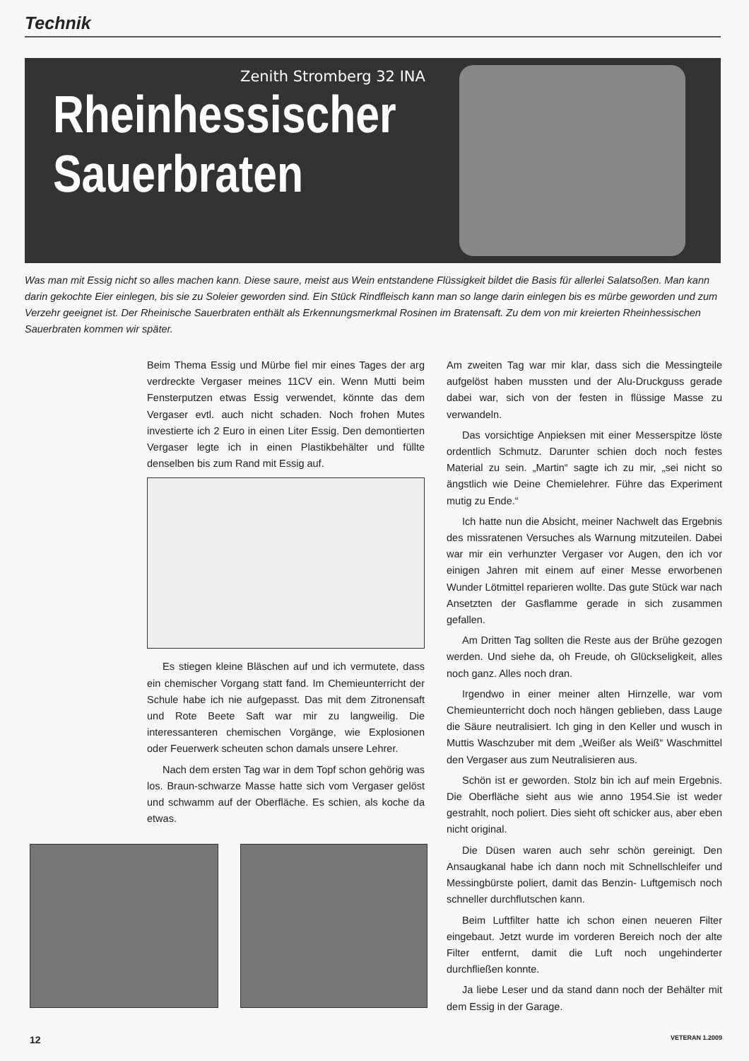Technik
Zenith Stromberg 32 INA
Rheinhessischer
Sauerbraten
Was man mit Essig nicht so alles machen kann. Diese saure, meist aus Wein entstandene Flüssigkeit bildet die Basis für allerlei Salatsoßen. Man kann darin gekochte Eier einlegen, bis sie zu Soleier geworden sind. Ein Stück Rindfleisch kann man so lange darin einlegen bis es mürbe geworden und zum Verzehr geeignet ist. Der Rheinische Sauerbraten enthält als Erkennungsmerkmal Rosinen im Bratensaft. Zu dem von mir kreierten Rheinhessischen Sauerbraten kommen wir später.
Beim Thema Essig und Mürbe fiel mir eines Tages der arg verdreckte Vergaser meines 11CV ein. Wenn Mutti beim Fensterputzen etwas Essig verwendet, könnte das dem Vergaser evtl. auch nicht schaden. Noch frohen Mutes investierte ich 2 Euro in einen Liter Essig. Den demontierten Vergaser legte ich in einen Plastikbehälter und füllte denselben bis zum Rand mit Essig auf.
Es stiegen kleine Bläschen auf und ich vermutete, dass ein chemischer Vorgang statt fand. Im Chemieunterricht der Schule habe ich nie aufgepasst. Das mit dem Zitronensaft und Rote Beete Saft war mir zu langweilig. Die interessanteren chemischen Vorgänge, wie Explosionen oder Feuerwerk scheuten schon damals unsere Lehrer.
Nach dem ersten Tag war in dem Topf schon gehörig was los. Braun-schwarze Masse hatte sich vom Vergaser gelöst und schwamm auf der Oberfläche. Es schien, als koche da etwas.
Am zweiten Tag war mir klar, dass sich die Messingteile aufgelöst haben mussten und der Alu-Druckguss gerade dabei war, sich von der festen in flüssige Masse zu verwandeln.
Das vorsichtige Anpieksen mit einer Messerspitze löste ordentlich Schmutz. Darunter schien doch noch festes Material zu sein. „Martin“ sagte ich zu mir, „sei nicht so ängstlich wie Deine Chemielehrer. Führe das Experiment mutig zu Ende.“
Ich hatte nun die Absicht, meiner Nachwelt das Ergebnis des missratenen Versuches als Warnung mitzuteilen. Dabei war mir ein verhunzter Vergaser vor Augen, den ich vor einigen Jahren mit einem auf einer Messe erworbenen Wunder Lötmittel reparieren wollte. Das gute Stück war nach Ansetzten der Gasflamme gerade in sich zusammen gefallen.
Am Dritten Tag sollten die Reste aus der Brühe gezogen werden. Und siehe da, oh Freude, oh Glückseligkeit, alles noch ganz. Alles noch dran.
Irgendwo in einer meiner alten Hirnzelle, war vom Chemieunterricht doch noch hängen geblieben, dass Lauge die Säure neutralisiert. Ich ging in den Keller und wusch in Muttis Waschzuber mit dem „Weißer als Weiß“ Waschmittel den Vergaser aus zum Neutralisieren aus.
Schön ist er geworden. Stolz bin ich auf mein Ergebnis. Die Oberfläche sieht aus wie anno 1954.Sie ist weder gestrahlt, noch poliert. Dies sieht oft schicker aus, aber eben nicht original.
Die Düsen waren auch sehr schön gereinigt. Den Ansaugkanal habe ich dann noch mit Schnellschleifer und Messingbürste poliert, damit das Benzin- Luftgemisch noch schneller durchflutschen kann.
Beim Luftfilter hatte ich schon einen neueren Filter eingebaut. Jetzt wurde im vorderen Bereich noch der alte Filter entfernt, damit die Luft noch ungehinderter durchfließen konnte.
Ja liebe Leser und da stand dann noch der Behälter mit dem Essig in der Garage.
12 VETERAN 1.2009